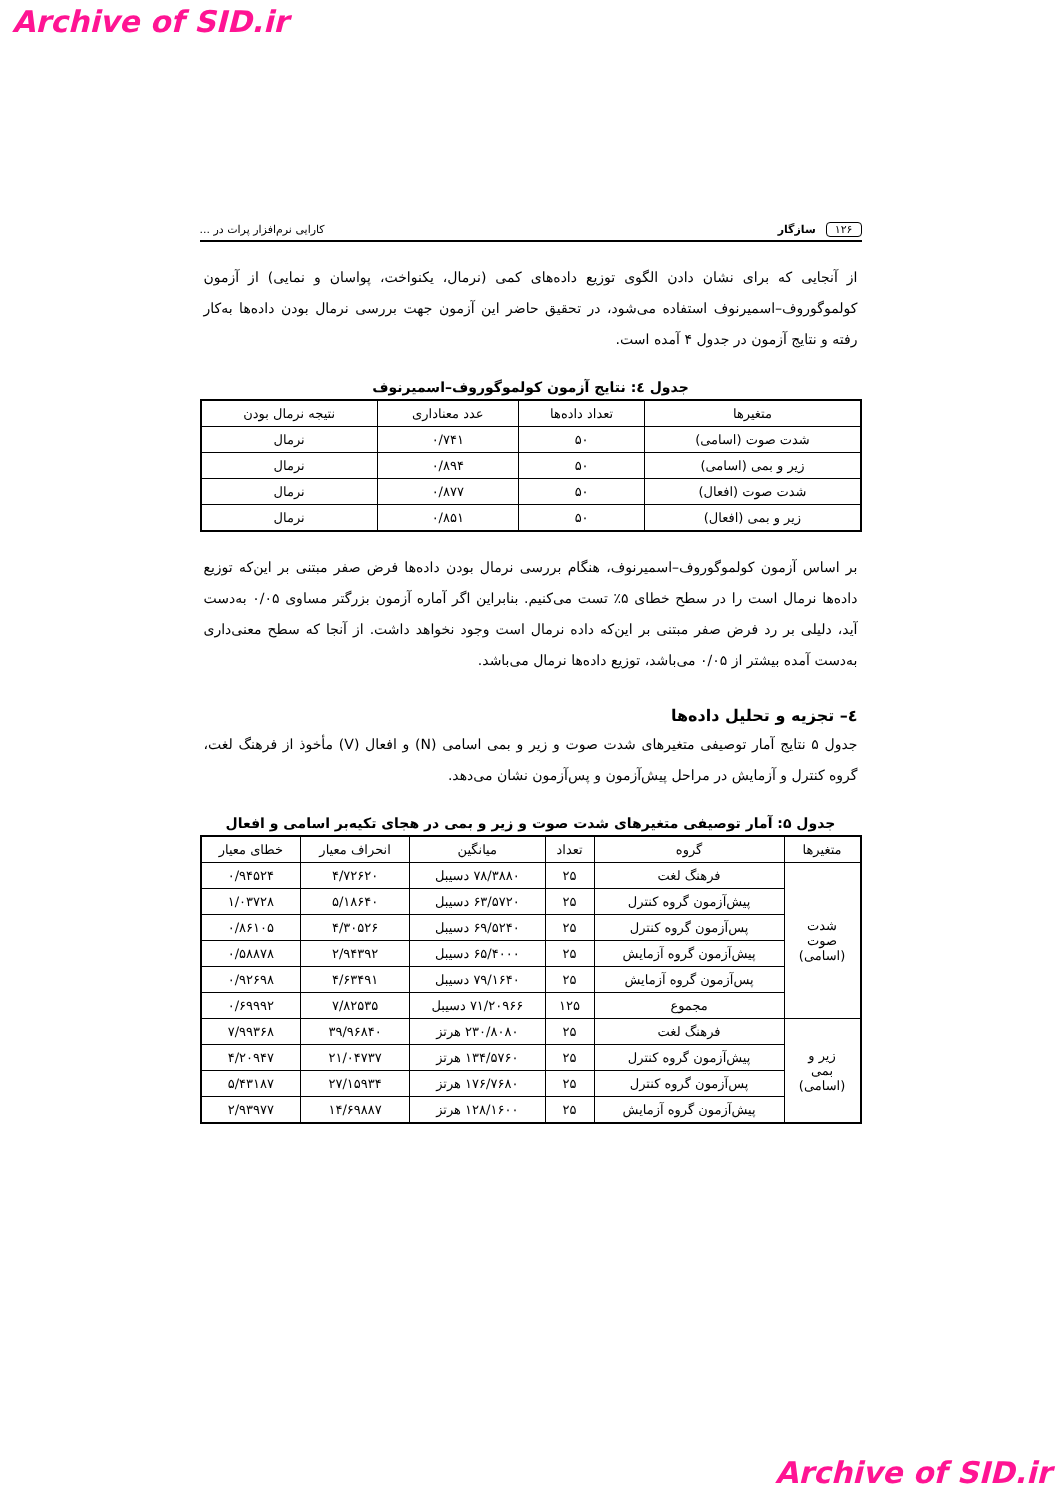Archive of SID.ir
۱۲۶ سازگار کارایی نرم‌افزار پرات در ...
از آنجایی که برای نشان دادن الگوی توزیع داده‌های کمی (نرمال، یکنواخت، پواسان و نمایی) از آزمون کولموگوروف–اسمیرنوف استفاده می‌شود، در تحقیق حاضر این آزمون جهت بررسی نرمال بودن داده‌ها به‌کار رفته و نتایج آزمون در جدول ۴ آمده است.
جدول ٤: نتایج آزمون کولموگوروف–اسمیرنوف
| متغیرها | تعداد داده‌ها | عدد معناداری | نتیجه نرمال بودن |
| --- | --- | --- | --- |
| شدت صوت (اسامی) | ۵۰ | ۰/۷۴۱ | نرمال |
| زیر و بمی (اسامی) | ۵۰ | ۰/۸۹۴ | نرمال |
| شدت صوت (افعال) | ۵۰ | ۰/۸۷۷ | نرمال |
| زیر و بمی (افعال) | ۵۰ | ۰/۸۵۱ | نرمال |
بر اساس آزمون کولموگوروف–اسمیرنوف، هنگام بررسی نرمال بودن داده‌ها فرض صفر مبتنی بر این‌که توزیع داده‌ها نرمال است را در سطح خطای ۵٪ تست می‌کنیم. بنابراین اگر آماره آزمون بزرگتر مساوی ۰/۰۵ به‌دست آید، دلیلی بر رد فرض صفر مبتنی بر این‌که داده نرمال است وجود نخواهد داشت. از آنجا که سطح معنی‌داری به‌دست آمده بیشتر از ۰/۰۵ می‌باشد، توزیع داده‌ها نرمال می‌باشد.
٤– تجزیه و تحلیل داده‌ها
جدول ۵ نتایج آمار توصیفی متغیرهای شدت صوت و زیر و بمی اسامی (N) و افعال (V) مأخوذ از فرهنگ لغت، گروه کنترل و آزمایش در مراحل پیش‌آزمون و پس‌آزمون نشان می‌دهد.
جدول ۵: آمار توصیفی متغیرهای شدت صوت و زیر و بمی در هجای تکیه‌بر اسامی و افعال
| متغیرها | گروه | تعداد | میانگین | انحراف معیار | خطای معیار |
| --- | --- | --- | --- | --- | --- |
| شدت صوت (اسامی) | فرهنگ لغت | ۲۵ | ۷۸/۳۸۸۰ دسیبل | ۴/۷۲۶۲۰ | ۰/۹۴۵۲۴ |
| | پیش‌آزمون گروه کنترل | ۲۵ | ۶۳/۵۷۲۰ دسیبل | ۵/۱۸۶۴۰ | ۱/۰۳۷۲۸ |
| | پس‌آزمون گروه کنترل | ۲۵ | ۶۹/۵۲۴۰ دسیبل | ۴/۳۰۵۲۶ | ۰/۸۶۱۰۵ |
| | پیش‌آزمون گروه آزمایش | ۲۵ | ۶۵/۴۰۰۰ دسیبل | ۲/۹۴۳۹۲ | ۰/۵۸۸۷۸ |
| | پس‌آزمون گروه آزمایش | ۲۵ | ۷۹/۱۶۴۰ دسیبل | ۴/۶۳۴۹۱ | ۰/۹۲۶۹۸ |
| | مجموع | ۱۲۵ | ۷۱/۲۰۹۶۶ دسیبل | ۷/۸۲۵۳۵ | ۰/۶۹۹۹۲ |
| زیر و بمی (اسامی) | فرهنگ لغت | ۲۵ | ۲۳۰/۸۰۸۰ هرتز | ۳۹/۹۶۸۴۰ | ۷/۹۹۳۶۸ |
| | پیش‌آزمون گروه کنترل | ۲۵ | ۱۳۴/۵۷۶۰ هرتز | ۲۱/۰۴۷۳۷ | ۴/۲۰۹۴۷ |
| | پس‌آزمون گروه کنترل | ۲۵ | ۱۷۶/۷۶۸۰ هرتز | ۲۷/۱۵۹۳۴ | ۵/۴۳۱۸۷ |
| | پیش‌آزمون گروه آزمایش | ۲۵ | ۱۲۸/۱۶۰۰ هرتز | ۱۴/۶۹۸۸۷ | ۲/۹۳۹۷۷ |
Archive of SID.ir